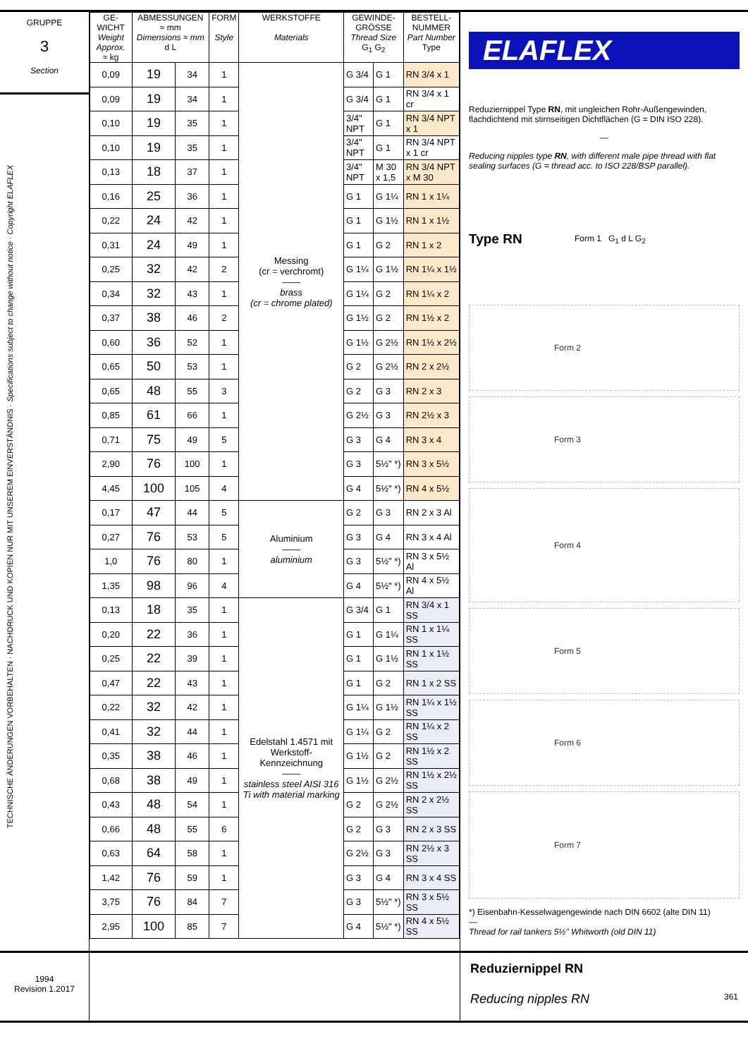GRUPPE
3
Section
TECHNISCHE ÄNDERUNGEN VORBEHALTEN · NACHDRUCK UND KOPIEN NUR MIT UNSEREM EINVERSTÄNDNIS · Specifications subject to change without notice · Copyright ELAFLEX
| GE- WICHT Weight Approx. ≈ kg | ABMESSUNGEN ≈ mm Dimensions ≈ mm d L | | FORM Style | WERKSTOFFE Materials | GEWINDE-GRÖSSE Thread Size G<sub>1</sub> G<sub>2</sub> | | BESTELL-NUMMER Part Number Type |
| --- | --- | --- | --- | --- | --- | --- | --- |
| 0,09 | 19 | 34 | 1 | Messing (cr = verchromt) —— brass (cr = chrome plated) | G 3/4 | G 1 | RN 3/4 x 1 |
| 0,09 | 19 | 34 | 1 | | G 3/4 | G 1 | RN 3/4 x 1 cr |
| 0,10 | 19 | 35 | 1 | | 3/4" NPT | G 1 | RN 3/4 NPT x 1 |
| 0,10 | 19 | 35 | 1 | | 3/4" NPT | G 1 | RN 3/4 NPT x 1 cr |
| 0,13 | 18 | 37 | 1 | | 3/4" NPT | M 30 x 1,5 | RN 3/4 NPT x M 30 |
| 0,16 | 25 | 36 | 1 | | G 1 | G 1¼ | RN 1 x 1¼ |
| 0,22 | 24 | 42 | 1 | | G 1 | G 1½ | RN 1 x 1½ |
| 0,31 | 24 | 49 | 1 | | G 1 | G 2 | RN 1 x 2 |
| 0,25 | 32 | 42 | 2 | | G 1¼ | G 1½ | RN 1¼ x 1½ |
| 0,34 | 32 | 43 | 1 | | G 1¼ | G 2 | RN 1¼ x 2 |
| 0,37 | 38 | 46 | 2 | | G 1½ | G 2 | RN 1½ x 2 |
| 0,60 | 36 | 52 | 1 | | G 1½ | G 2½ | RN 1½ x 2½ |
| 0,65 | 50 | 53 | 1 | | G 2 | G 2½ | RN 2 x 2½ |
| 0,65 | 48 | 55 | 3 | | G 2 | G 3 | RN 2 x 3 |
| 0,85 | 61 | 66 | 1 | | G 2½ | G 3 | RN 2½ x 3 |
| 0,71 | 75 | 49 | 5 | | G 3 | G 4 | RN 3 x 4 |
| 2,90 | 76 | 100 | 1 | | G 3 | 5½" *) | RN 3 x 5½ |
| 4,45 | 100 | 105 | 4 | | G 4 | 5½" *) | RN 4 x 5½ |
| 0,17 | 47 | 44 | 5 | Aluminium —— aluminium | G 2 | G 3 | RN 2 x 3 Al |
| 0,27 | 76 | 53 | 5 | | G 3 | G 4 | RN 3 x 4 Al |
| 1,0 | 76 | 80 | 1 | | G 3 | 5½" *) | RN 3 x 5½ Al |
| 1,35 | 98 | 96 | 4 | | G 4 | 5½" *) | RN 4 x 5½ Al |
| 0,13 | 18 | 35 | 1 | Edelstahl 1.4571 mit Werkstoff-Kennzeichnung —— stainless steel AISI 316 Ti with material marking | G 3/4 | G 1 | RN 3/4 x 1 SS |
| 0,20 | 22 | 36 | 1 | | G 1 | G 1¼ | RN 1 x 1¼ SS |
| 0,25 | 22 | 39 | 1 | | G 1 | G 1½ | RN 1 x 1½ SS |
| 0,47 | 22 | 43 | 1 | | G 1 | G 2 | RN 1 x 2 SS |
| 0,22 | 32 | 42 | 1 | | G 1¼ | G 1½ | RN 1¼ x 1½ SS |
| 0,41 | 32 | 44 | 1 | | G 1¼ | G 2 | RN 1¼ x 2 SS |
| 0,35 | 38 | 46 | 1 | | G 1½ | G 2 | RN 1½ x 2 SS |
| 0,68 | 38 | 49 | 1 | | G 1½ | G 2½ | RN 1½ x 2½ SS |
| 0,43 | 48 | 54 | 1 | | G 2 | G 2½ | RN 2 x 2½ SS |
| 0,66 | 48 | 55 | 6 | | G 2 | G 3 | RN 2 x 3 SS |
| 0,63 | 64 | 58 | 1 | | G 2½ | G 3 | RN 2½ x 3 SS |
| 1,42 | 76 | 59 | 1 | | G 3 | G 4 | RN 3 x 4 SS |
| 3,75 | 76 | 84 | 7 | | G 3 | 5½" *) | RN 3 x 5½ SS |
| 2,95 | 100 | 85 | 7 | | G 4 | 5½" *) | RN 4 x 5½ SS |
ELAFLEX
Reduziernippel Type RN, mit ungleichen Rohr-Außengewinden, flachdichtend mit stirnseitigen Dichtflächen (G = DIN ISO 228).
—
Reducing nipples type RN, with different male pipe thread with flat sealing surfaces (G = thread acc. to ISO 228/BSP parallel).
Type RN Form 1 G<sub>1</sub> d L G<sub>2</sub>
Form 2
Form 3
Form 4
Form 5
Form 6
Form 7
*) Eisenbahn-Kesselwagengewinde nach DIN 6602 (alte DIN 11)
—
Thread for rail tankers 5½" Whitworth (old DIN 11)
1994
Revision 1.2017
Reduziernippel RN
Reducing nipples RN 361